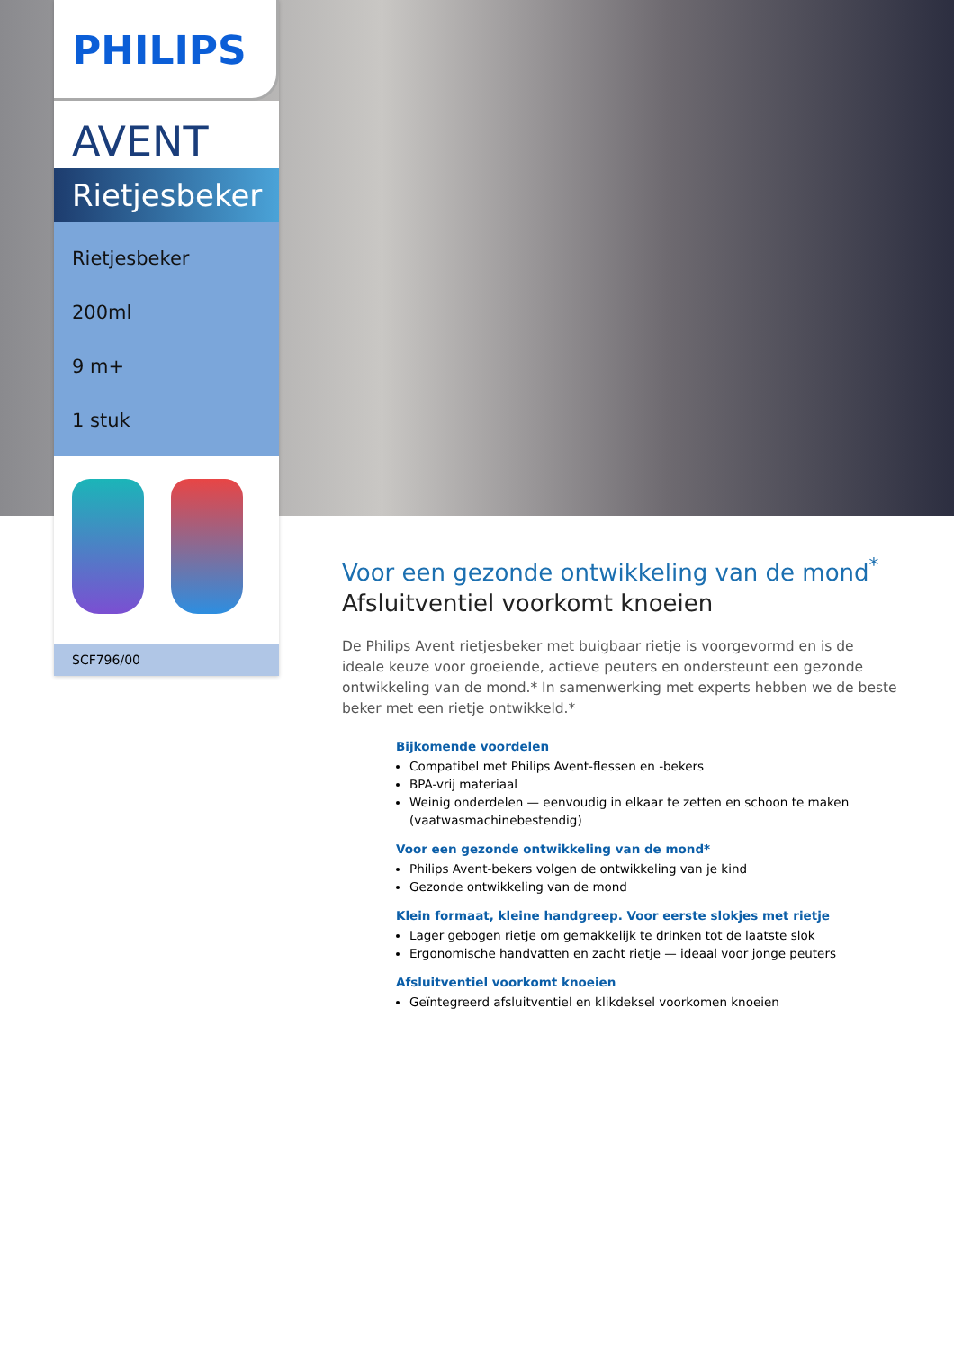PHILIPS
AVENT
Rietjesbeker
Rietjesbeker
200ml
9 m+
1 stuk
SCF796/00
Voor een gezonde ontwikkeling van de mond<sup>*</sup>
Afsluitventiel voorkomt knoeien
De Philips Avent rietjesbeker met buigbaar rietje is voorgevormd en is de ideale keuze voor groeiende, actieve peuters en ondersteunt een gezonde ontwikkeling van de mond.* In samenwerking met experts hebben we de beste beker met een rietje ontwikkeld.*
Bijkomende voordelen
Compatibel met Philips Avent-flessen en -bekers
BPA-vrij materiaal
Weinig onderdelen — eenvoudig in elkaar te zetten en schoon te maken (vaatwasmachinebestendig)
Voor een gezonde ontwikkeling van de mond*
Philips Avent-bekers volgen de ontwikkeling van je kind
Gezonde ontwikkeling van de mond
Klein formaat, kleine handgreep. Voor eerste slokjes met rietje
Lager gebogen rietje om gemakkelijk te drinken tot de laatste slok
Ergonomische handvatten en zacht rietje — ideaal voor jonge peuters
Afsluitventiel voorkomt knoeien
Geïntegreerd afsluitventiel en klikdeksel voorkomen knoeien